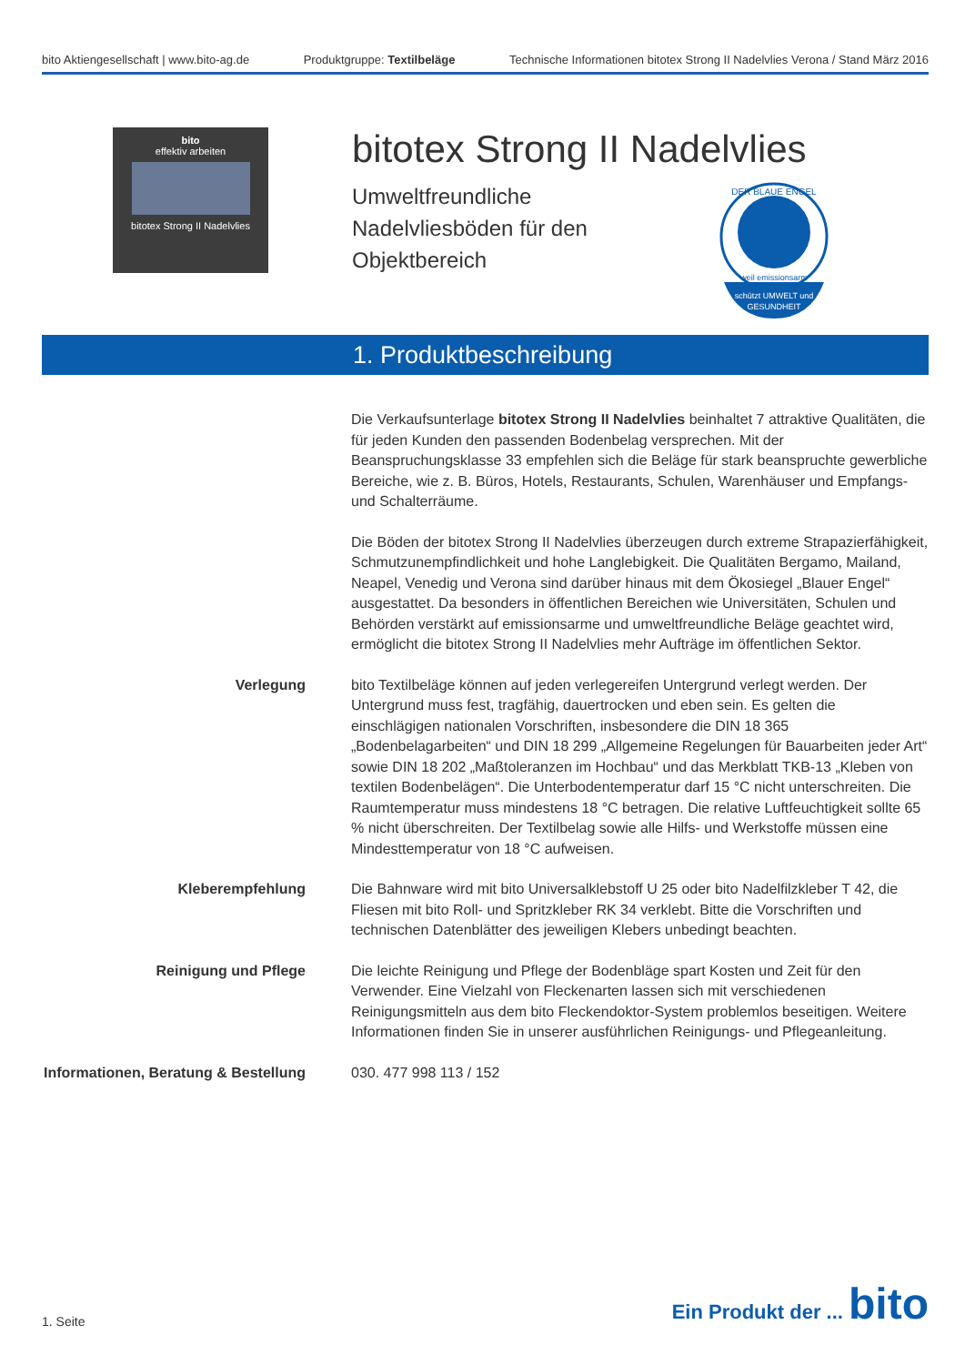bito Aktiengesellschaft | www.bito-ag.de
Produktgruppe: Textilbeläge Technische Informationen bitotex Strong II Nadelvlies Verona / Stand März 2016
bito
effektiv arbeiten
bitotex Strong II Nadelvlies
bitotex Strong II Nadelvlies
Umweltfreundliche Nadelvliesböden für den Objektbereich
schützt UMWELT und
GESUNDHEIT
DER BLAUE ENGEL
weil emissionsarm
1. Produktbeschreibung
Die Verkaufsunterlage bitotex Strong II Nadelvlies beinhaltet 7 attraktive Qualitäten, die für jeden Kunden den passenden Bodenbelag versprechen. Mit der Beanspruchungsklasse 33 empfehlen sich die Beläge für stark beanspruchte gewerbliche Bereiche, wie z. B. Büros, Hotels, Restaurants, Schulen, Warenhäuser und Empfangs- und Schalterräume.
Die Böden der bitotex Strong II Nadelvlies überzeugen durch extreme Strapazierfähigkeit, Schmutzun­empfindlichkeit und hohe Langlebigkeit. Die Qualitäten Bergamo, Mailand, Neapel, Venedig und Verona sind darüber hinaus mit dem Ökosiegel „Blauer Engel“ ausgestattet. Da besonders in öffentlichen Bereichen wie Universitäten, Schulen und Behörden verstärkt auf emissionsarme und umweltfreundliche Beläge geachtet wird, ermöglicht die bitotex Strong II Nadelvlies mehr Aufträge im öffentlichen Sektor.
Verlegung bito Textilbeläge können auf jeden verlegereifen Untergrund verlegt werden. Der Untergrund muss fest, tragfähig, dauertrocken und eben sein. Es gelten die einschlägigen nationalen Vorschriften, insbesondere die DIN 18 365 „Bodenbelagarbeiten“ und DIN 18 299 „Allgemeine Regelungen für Bauarbeiten jeder Art“ sowie DIN 18 202 „Maßtoleranzen im Hochbau“ und das Merkblatt TKB-13 „Kleben von textilen Bodenbe­lägen“. Die Unterbodentemperatur darf 15 °C nicht unterschreiten. Die Raumtemperatur muss mindestens 18 °C betragen. Die relative Luftfeuchtigkeit sollte 65 % nicht überschreiten. Der Textilbelag sowie alle Hilfs- und Werkstoffe müssen eine Mindesttemperatur von 18 °C aufweisen.
Kleberempfehlung Die Bahnware wird mit bito Universalklebstoff U 25 oder bito Nadelfilzkleber T 42, die Fliesen mit bito Roll- und Spritzkleber RK 34 verklebt. Bitte die Vorschriften und technischen Datenblätter des jeweiligen Klebers unbedingt beachten.
Reinigung und Pflege Die leichte Reinigung und Pflege der Bodenbläge spart Kosten und Zeit für den Verwender. Eine Vielzahl von Fleckenarten lassen sich mit verschiedenen Reinigungsmitteln aus dem bito Fleckendoktor-System problemlos beseitigen. Weitere Informationen finden Sie in unserer ausführlichen Reinigungs- und Pflegeanleitung.
Informationen, Beratung & Bestellung
030. 477 998 113 / 152
1. Seite
Ein Produkt der ... bito